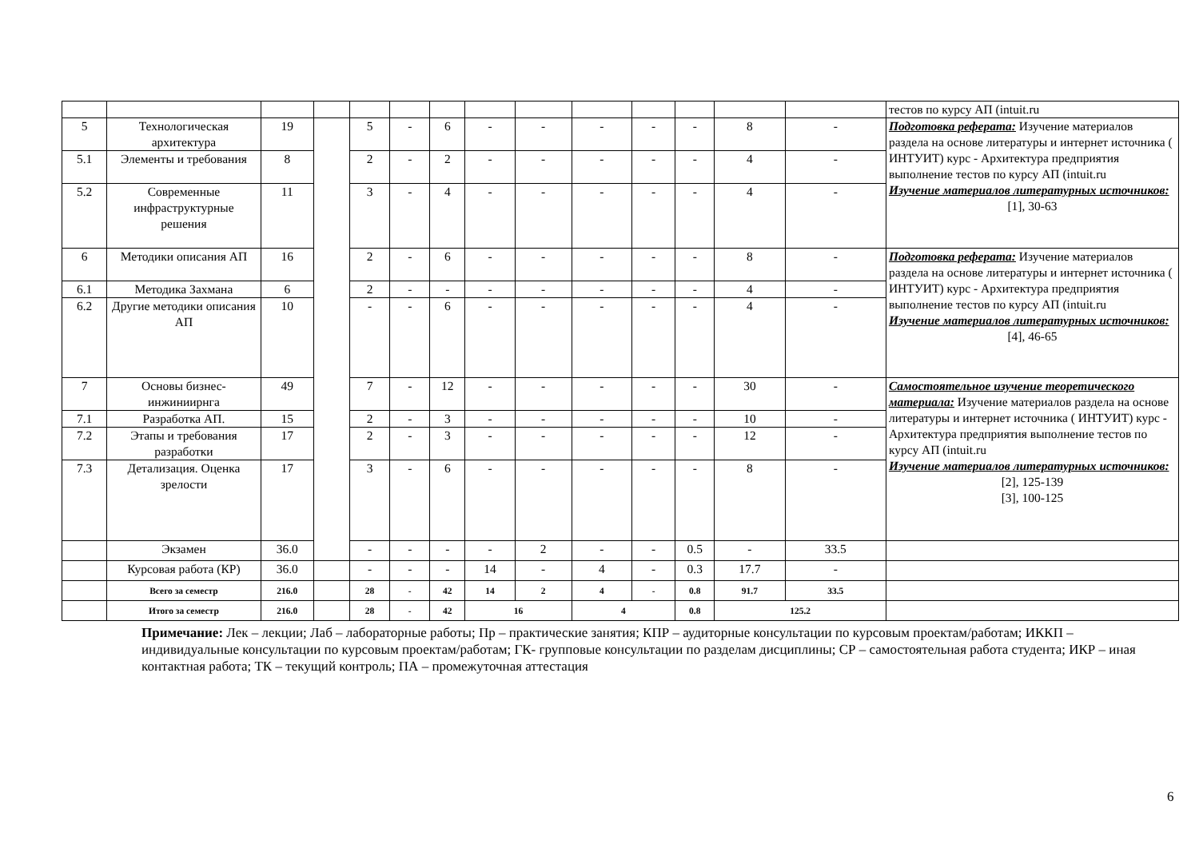| | | | | | | | | | | | | | | тестов по курсу АП (intuit.ru |
| 5 | Технологическая архитектура | 19 | | 5 | - | 6 | - | - | - | - | - | 8 | - | Подготовка реферата: Изучение материалов раздела на основе литературы и интернет источника ( ИНТУИТ) курс - Архитектура предприятия выполнение тестов по курсу АП (intuit.ru Изучение материалов литературных источников: [1], 30-63 |
| 5.1 | Элементы и требования | 8 | | 2 | - | 2 | - | - | - | - | - | 4 | - | |
| 5.2 | Современные инфраструктурные решения | 11 | | 3 | - | 4 | - | - | - | - | - | 4 | - | |
| 6 | Методики описания АП | 16 | | 2 | - | 6 | - | - | - | - | - | 8 | - | Подготовка реферата: Изучение материалов раздела на основе литературы и интернет источника ( ИНТУИТ) курс - Архитектура предприятия выполнение тестов по курсу АП (intuit.ru Изучение материалов литературных источников: [4], 46-65 |
| 6.1 | Методика Захмана | 6 | | 2 | - | - | - | - | - | - | - | 4 | - | |
| 6.2 | Другие методики описания АП | 10 | | - | - | 6 | - | - | - | - | - | 4 | - | |
| 7 | Основы бизнес-инжиниирнга | 49 | | 7 | - | 12 | - | - | - | - | - | 30 | - | Самостоятельное изучение теоретического материала: Изучение материалов раздела на основе литературы и интернет источника ( ИНТУИТ) курс - Архитектура предприятия выполнение тестов по курсу АП (intuit.ru Изучение материалов литературных источников: [2], 125-139 [3], 100-125 |
| 7.1 | Разработка АП. | 15 | | 2 | - | 3 | - | - | - | - | - | 10 | - | |
| 7.2 | Этапы и требования разработки | 17 | | 2 | - | 3 | - | - | - | - | - | 12 | - | |
| 7.3 | Детализация. Оценка зрелости | 17 | | 3 | - | 6 | - | - | - | - | - | 8 | - | |
| | Экзамен | 36.0 | | - | - | - | - | 2 | - | - | 0.5 | - | 33.5 | |
| | Курсовая работа (КР) | 36.0 | | - | - | - | 14 | - | 4 | - | 0.3 | 17.7 | - | |
| | Всего за семестр | 216.0 | | 28 | - | 42 | 14 | 2 | 4 | - | 0.8 | 91.7 | 33.5 | |
| | Итого за семестр | 216.0 | | 28 | - | 42 | 16 | | 4 | | 0.8 | 125.2 | | |
Примечание: Лек – лекции; Лаб – лабораторные работы; Пр – практические занятия; КПР – аудиторные консультации по курсовым проектам/работам; ИККП – индивидуальные консультации по курсовым проектам/работам; ГК- групповые консультации по разделам дисциплины; СР – самостоятельная работа студента; ИКР – иная контактная работа; ТК – текущий контроль; ПА – промежуточная аттестация
6